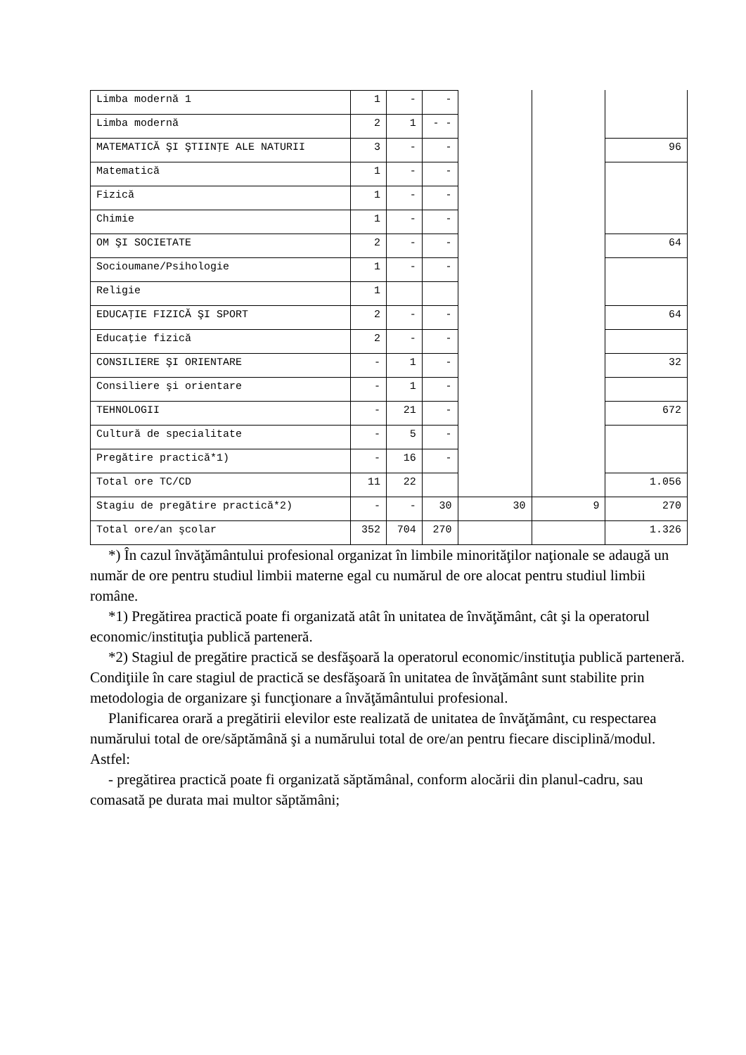| Limba modernă 1 | 1 | - | - | | | |
| Limba modernă | 2 | 1 | - - | | | |
| MATEMATICĂ ŞI ŞTIINŢE ALE NATURII | 3 | - | - | | | 96 |
| Matematică | 1 | - | - | | | |
| Fizică | 1 | - | - | | | |
| Chimie | 1 | - | - | | | |
| OM ŞI SOCIETATE | 2 | - | - | | | 64 |
| Socioumane/Psihologie | 1 | - | - | | | |
| Religie | 1 | | | | | |
| EDUCAŢIE FIZICĂ ŞI SPORT | 2 | - | - | | | 64 |
| Educaţie fizică | 2 | - | - | | | |
| CONSILIERE ŞI ORIENTARE | - | 1 | - | | | 32 |
| Consiliere şi orientare | - | 1 | - | | | |
| TEHNOLOGII | - | 21 | - | | | 672 |
| Cultură de specialitate | - | 5 | - | | | |
| Pregătire practică*1) | - | 16 | - | | | |
| Total ore TC/CD | 11 | 22 | | | | 1.056 |
| Stagiu de pregătire practică*2) | - | - | 30 | 30 | 9 | 270 |
| Total ore/an şcolar | 352 | 704 | 270 | | | 1.326 |
*) În cazul învăţământului profesional organizat în limbile minorităţilor naţionale se adaugă un număr de ore pentru studiul limbii materne egal cu numărul de ore alocat pentru studiul limbii române.
*1) Pregătirea practică poate fi organizată atât în unitatea de învăţământ, cât şi la operatorul economic/instituţia publică parteneră.
*2) Stagiul de pregătire practică se desfăşoară la operatorul economic/instituţia publică parteneră. Condiţiile în care stagiul de practică se desfăşoară în unitatea de învăţământ sunt stabilite prin metodologia de organizare şi funcţionare a învăţământului profesional.
Planificarea orară a pregătirii elevilor este realizată de unitatea de învăţământ, cu respectarea numărului total de ore/săptămână şi a numărului total de ore/an pentru fiecare disciplină/modul. Astfel:
- pregătirea practică poate fi organizată săptămânal, conform alocării din planul-cadru, sau comasată pe durata mai multor săptămâni;